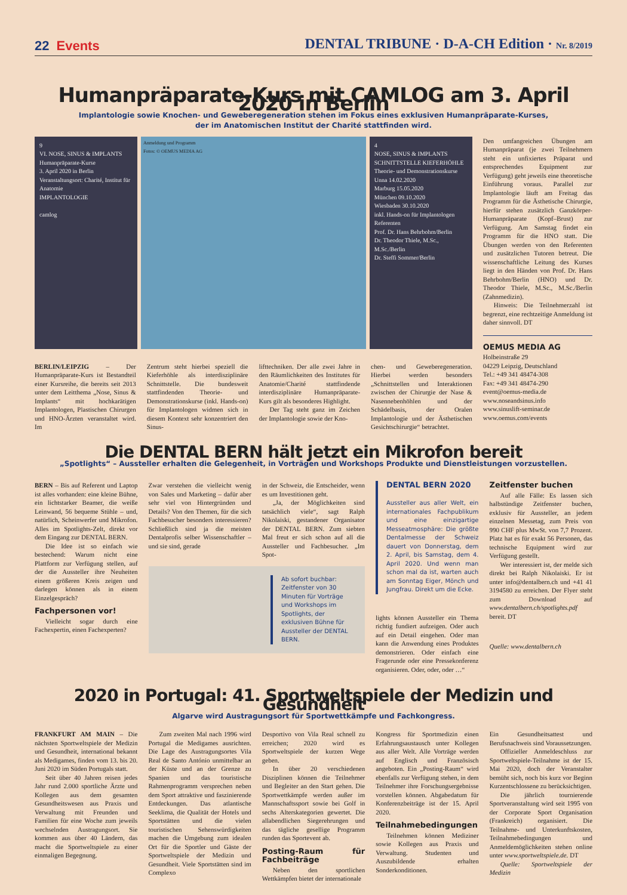22 Events
DENTAL TRIBUNE · D-A-CH Edition · Nr. 8/2019
Humanpräparate-Kurs mit CAMLOG am 3. April 2020 in Berlin
Implantologie sowie Knochen- und Geweberegeneration stehen im Fokus eines exklusiven Humanpräparate-Kurses,
der im Anatomischen Institut der Charité stattfinden wird.
9
VI. NOSE, SINUS & IMPLANTS
Humanpräparate-Kurse
3. April 2020 in Berlin
Veranstaltungsort: Charité, Institut für Anatomie
IMPLANTOLOGIE
camlog
Anmeldung und Programm
Fotos: © OEMUS MEDIA AG
4
NOSE, SINUS & IMPLANTS
SCHNITTSTELLE KIEFERHÖHLE
Theorie- und Demonstrationskurse
Unna 14.02.2020
Marburg 15.05.2020
München 09.10.2020
Wiesbaden 30.10.2020
inkl. Hands-on für Implantologen
Referenten
Prof. Dr. Hans Behrbohm/Berlin
Dr. Theodor Thiele, M.Sc., M.Sc./Berlin
Dr. Steffi Sommer/Berlin
BERLIN/LEIPZIG – Der Humanpräparate-Kurs ist Bestandteil einer Kursreihe, die bereits seit 2013 unter dem Leitthema „Nose, Sinus & Implants“ mit hochkarätigen Implantologen, Plastischen Chirurgen und HNO-Ärzten veranstaltet wird. Im
Zentrum steht hierbei speziell die Kieferhöhle als interdisziplinäre Schnittstelle. Die bundesweit stattfindenden Theorie- und Demonstrationskurse (inkl. Hands-on) für Implantologen widmen sich in diesem Kontext sehr konzentriert den Sinus-
lifttechniken. Der alle zwei Jahre in den Räumlichkeiten des Institutes für Anatomie/Charité stattfindende interdisziplinäre Humanpräparate-Kurs gilt als besonderes Highlight.
Der Tag steht ganz im Zeichen der Implantologie sowie der Kno-
chen- und Geweberegeneration. Hierbei werden besonders „Schnittstellen und Interaktionen zwischen der Chirurgie der Nase & Nasennebenhöhlen und der Schädelbasis, der Oralen Implantologie und der Ästhetischen Gesichtschirurgie“ betrachtet.
Den umfangreichen Übungen am Humanpräparat (je zwei Teilnehmern steht ein unfixiertes Präparat und entsprechendes Equipment zur Verfügung) geht jeweils eine theoretische Einführung voraus. Parallel zur Implantologie läuft am Freitag das Programm für die Ästhetische Chirurgie, hierfür stehen zusätzlich Ganzkörper-Humanpräparate (Kopf–Brust) zur Verfügung. Am Samstag findet ein Programm für die HNO statt. Die Übungen werden von den Referenten und zusätzlichen Tutoren betreut. Die wissenschaftliche Leitung des Kurses liegt in den Händen von Prof. Dr. Hans Behrbohm/Berlin (HNO) und Dr. Theodor Thiele, M.Sc., M.Sc./Berlin (Zahnmedizin).
Hinweis: Die Teilnehmerzahl ist begrenzt, eine rechtzeitige Anmeldung ist daher sinnvoll. DT
OEMUS MEDIA AG
Holbeinstraße 29
04229 Leipzig, Deutschland
Tel.: +49 341 48474-308
Fax: +49 341 48474-290
event@oemus-media.de
www.noseandsinus.info
www.sinuslift-seminar.de
www.oemus.com/events
Die DENTAL BERN hält jetzt ein Mikrofon bereit
„Spotlights“ – Aussteller erhalten die Gelegenheit, in Vorträgen und Workshops Produkte und Dienstleistungen vorzustellen.
BERN – Bis auf Referent und Laptop ist alles vorhanden: eine kleine Bühne, ein lichtstarker Beamer, die weiße Leinwand, 56 bequeme Stühle – und, natürlich, Scheinwerfer und Mikrofon. Alles im Spotlights-Zelt, direkt vor dem Eingang zur DENTAL BERN.
Die Idee ist so einfach wie bestechend: Warum nicht eine Plattform zur Verfügung stellen, auf der die Aussteller ihre Neuheiten einem größeren Kreis zeigen und darlegen können als in einem Einzelgespräch?
Fachpersonen vor!
Vielleicht sogar durch eine Fachexpertin, einen Fachexperten?
Zwar verstehen die vielleicht wenig von Sales und Marketing – dafür aber sehr viel von Hintergründen und Details? Von den Themen, für die sich Fachbesucher besonders interessieren? Schließlich sind ja die meisten Dentalprofis selber Wissenschaftler – und sie sind, gerade
in der Schweiz, die Entscheider, wenn es um Investitionen geht.
„Ja, der Möglichkeiten sind tatsächlich viele“, sagt Ralph Nikolaiski, gestandener Organisator der DENTAL BERN. Zum siebten Mal freut er sich schon auf all die Aussteller und Fachbesucher. „Im Spot-
Ab sofort buchbar: Zeitfenster von 30 Minuten für Vorträge und Workshops im Spotlights, der exklusiven Bühne für Aussteller der DENTAL BERN.
DENTAL BERN 2020
Aussteller aus aller Welt, ein internationales Fachpublikum und eine einzigartige Messeatmosphäre: Die größte Dentalmesse der Schweiz dauert von Donnerstag, dem 2. April, bis Samstag, dem 4. April 2020. Und wenn man schon mal da ist, warten auch am Sonntag Eiger, Mönch und Jungfrau. Direkt um die Ecke.
lights können Aussteller ein Thema richtig fundiert aufzeigen. Oder auch auf ein Detail eingehen. Oder man kann die Anwendung eines Produktes demonstrieren. Oder einfach eine Fragerunde oder eine Pressekonferenz organisieren. Oder, oder, oder …“
Zeitfenster buchen
Auf alle Fälle: Es lassen sich halbstündige Zeitfenster buchen, exklusiv für Aussteller, an jedem einzelnen Messetag, zum Preis von 990 CHF plus MwSt. von 7,7 Prozent. Platz hat es für exakt 56 Personen, das technische Equipment wird zur Verfügung gestellt.
Wer interessiert ist, der melde sich direkt bei Ralph Nikolaiski. Er ist unter info@dentalbern.ch und +41 41 3194580 zu erreichen. Der Flyer steht zum Download auf www.dentalbern.ch/spotlights.pdf bereit. DT
Quelle: www.dentalbern.ch
2020 in Portugal: 41. Sportweltspiele der Medizin und Gesundheit
Algarve wird Austragungsort für Sportwettkämpfe und Fachkongress.
FRANKFURT AM MAIN – Die nächsten Sportweltspiele der Medizin und Gesundheit, international bekannt als Medigames, finden vom 13. bis 20. Juni 2020 im Süden Portugals statt.
Seit über 40 Jahren reisen jedes Jahr rund 2.000 sportliche Ärzte und Kollegen aus dem gesamten Gesundheitswesen aus Praxis und Verwaltung mit Freunden und Familien für eine Woche zum jeweils wechselnden Austragungsort. Sie kommen aus über 40 Ländern, das macht die Sportweltspiele zu einer einmaligen Begegnung.
Zum zweiten Mal nach 1996 wird Portugal die Medigames ausrichten. Die Lage des Austragungsortes Vila Real de Santo António unmittelbar an der Küste und an der Grenze zu Spanien und das touristische Rahmenprogramm versprechen neben dem Sport attraktive und faszinierende Entdeckungen. Das atlantische Seeklima, die Qualität der Hotels und Sportstätten und die vielen touristischen Sehenswürdigkeiten machen die Umgebung zum idealen Ort für die Sportler und Gäste der Sportweltspiele der Medizin und Gesundheit. Viele Sportstätten sind im Complexo
Desportivo von Vila Real schnell zu erreichen; 2020 wird es Sportweltspiele der kurzen Wege geben.
In über 20 verschiedenen Disziplinen können die Teilnehmer und Begleiter an den Start gehen. Die Sportwettkämpfe werden außer im Mannschaftssport sowie bei Golf in sechs Alterskategorien gewertet. Die allabendlichen Siegerehrungen und das tägliche gesellige Programm runden das Sportevent ab.
Posting-Raum für Fachbeiträge
Neben den sportlichen Wettkämpfen bietet der internationale
Kongress für Sportmedizin einen Erfahrungsaustausch unter Kollegen aus aller Welt. Alle Vorträge werden auf Englisch und Französisch angeboten. Ein „Posting-Raum“ wird ebenfalls zur Verfügung stehen, in dem Teilnehmer ihre Forschungsergebnisse vorstellen können. Abgabedatum für Konferenzbeiträge ist der 15. April 2020.
Teilnahmebedingungen
Teilnehmen können Mediziner sowie Kollegen aus Praxis und Verwaltung. Studenten und Auszubildende erhalten Sonderkonditionen.
Ein Gesundheitsattest und Berufsnachweis sind Voraussetzungen.
Offizieller Anmeldeschluss zur Sportweltspiele-Teilnahme ist der 15. Mai 2020, doch der Veranstalter bemüht sich, noch bis kurz vor Beginn Kurzentschlossene zu berücksichtigen.
Die jährlich tournierende Sportveranstaltung wird seit 1995 von der Corporate Sport Organisation (Frankreich) organisiert. Die Teilnahme- und Unterkunftskosten, Teilnahmebedingungen und Anmeldemöglichkeiten stehen online unter www.sportweltspiele.de. DT
Quelle: Sportweltspiele der Medizin